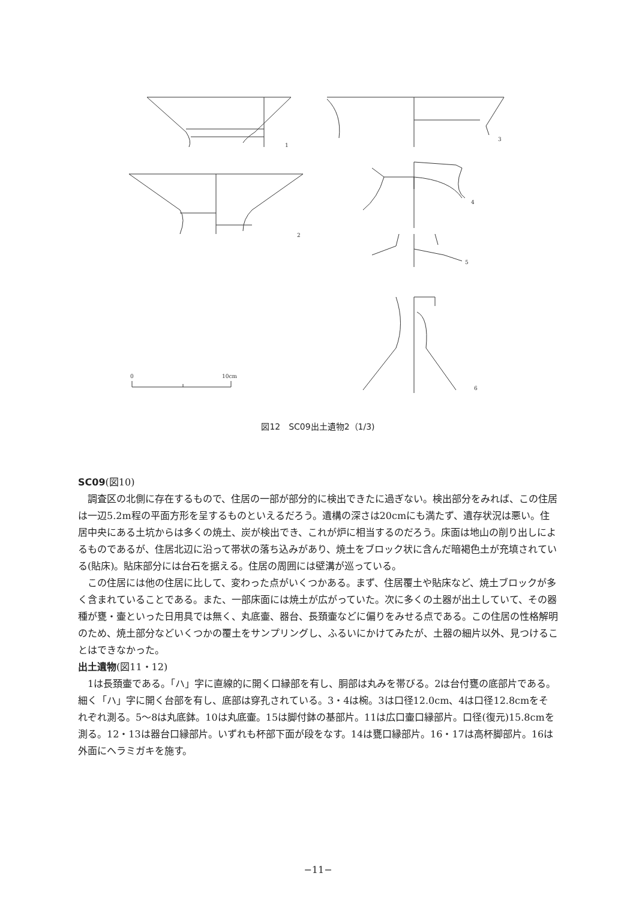1
2
3
4
5
6
0
10cm
図12　SC09出土遺物2（1/3)
SC09(図10)
調査区の北側に存在するもので、住居の一部が部分的に検出できたに過ぎない。検出部分をみれば、この住居は一辺5.2m程の平面方形を呈するものといえるだろう。遺構の深さは20cmにも満たず、遺存状況は悪い。住居中央にある土坑からは多くの焼土、炭が検出でき、これが炉に相当するのだろう。床面は地山の削り出しによるものであるが、住居北辺に沿って帯状の落ち込みがあり、焼土をブロック状に含んだ暗褐色土が充填されている(貼床)。貼床部分には台石を据える。住居の周囲には壁溝が巡っている。
この住居には他の住居に比して、変わった点がいくつかある。まず、住居覆土や貼床など、焼土ブロックが多く含まれていることである。また、一部床面には焼土が広がっていた。次に多くの土器が出土していて、その器種が甕・壷といった日用具では無く、丸底壷、器台、長頚壷などに偏りをみせる点である。この住居の性格解明のため、焼土部分などいくつかの覆土をサンプリングし、ふるいにかけてみたが、土器の細片以外、見つけることはできなかった。
出土遺物(図11・12)
1は長頚壷である。「ハ」字に直線的に開く口縁部を有し、胴部は丸みを帯びる。2は台付甕の底部片である。細く「ハ」字に開く台部を有し、底部は穿孔されている。3・4は椀。3は口径12.0cm、4は口径12.8cmをそれぞれ測る。5〜8は丸底鉢。10は丸底壷。15は脚付鉢の基部片。11は広口壷口縁部片。口径(復元)15.8cmを測る。12・13は器台口縁部片。いずれも杯部下面が段をなす。14は甕口縁部片。16・17は高杯脚部片。16は外面にヘラミガキを施す。
−11−